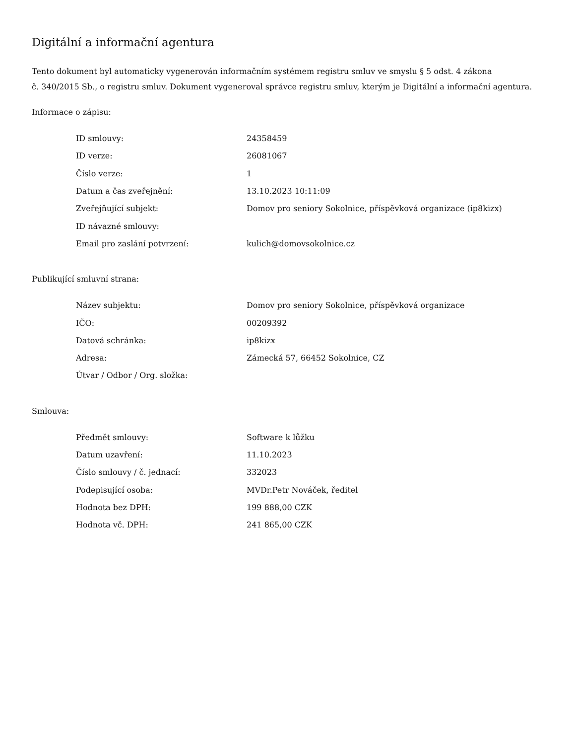Digitální a informační agentura
Tento dokument byl automaticky vygenerován informačním systémem registru smluv ve smyslu § 5 odst. 4 zákona
č. 340/2015 Sb., o registru smluv. Dokument vygeneroval správce registru smluv, kterým je Digitální a informační agentura.
Informace o zápisu:
| ID smlouvy: | 24358459 |
| ID verze: | 26081067 |
| Číslo verze: | 1 |
| Datum a čas zveřejnění: | 13.10.2023 10:11:09 |
| Zveřejňující subjekt: | Domov pro seniory Sokolnice, příspěvková organizace (ip8kizx) |
| ID návazné smlouvy: | |
| Email pro zaslání potvrzení: | kulich@domovsokolnice.cz |
Publikující smluvní strana:
| Název subjektu: | Domov pro seniory Sokolnice, příspěvková organizace |
| IČO: | 00209392 |
| Datová schránka: | ip8kizx |
| Adresa: | Zámecká 57, 66452 Sokolnice, CZ |
| Útvar / Odbor / Org. složka: | |
Smlouva:
| Předmět smlouvy: | Software k lůžku |
| Datum uzavření: | 11.10.2023 |
| Číslo smlouvy / č. jednací: | 332023 |
| Podepisující osoba: | MVDr.Petr Nováček, ředitel |
| Hodnota bez DPH: | 199 888,00 CZK |
| Hodnota vč. DPH: | 241 865,00 CZK |